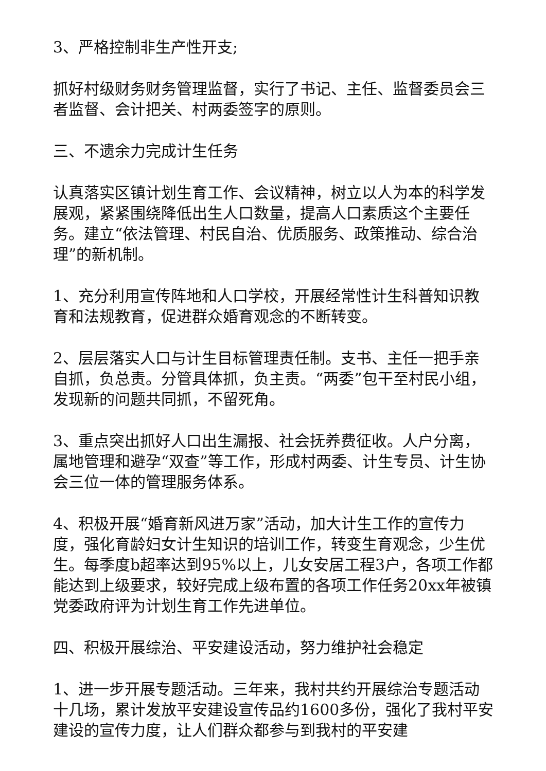3、严格控制非生产性开支;
抓好村级财务财务管理监督，实行了书记、主任、监督委员会三者监督、会计把关、村两委签字的原则。
三、不遗余力完成计生任务
认真落实区镇计划生育工作、会议精神，树立以人为本的科学发展观，紧紧围绕降低出生人口数量，提高人口素质这个主要任务。建立“依法管理、村民自治、优质服务、政策推动、综合治理”的新机制。
1、充分利用宣传阵地和人口学校，开展经常性计生科普知识教育和法规教育，促进群众婚育观念的不断转变。
2、层层落实人口与计生目标管理责任制。支书、主任一把手亲自抓，负总责。分管具体抓，负主责。“两委”包干至村民小组，发现新的问题共同抓，不留死角。
3、重点突出抓好人口出生漏报、社会抚养费征收。人户分离，属地管理和避孕“双查”等工作，形成村两委、计生专员、计生协会三位一体的管理服务体系。
4、积极开展“婚育新风进万家”活动，加大计生工作的宣传力度，强化育龄妇女计生知识的培训工作，转变生育观念，少生优生。每季度b超率达到95%以上，儿女安居工程3户，各项工作都能达到上级要求，较好完成上级布置的各项工作任务20xx年被镇党委政府评为计划生育工作先进单位。
四、积极开展综治、平安建设活动，努力维护社会稳定
1、进一步开展专题活动。三年来，我村共约开展综治专题活动十几场，累计发放平安建设宣传品约1600多份，强化了我村平安建设的宣传力度，让人们群众都参与到我村的平安建